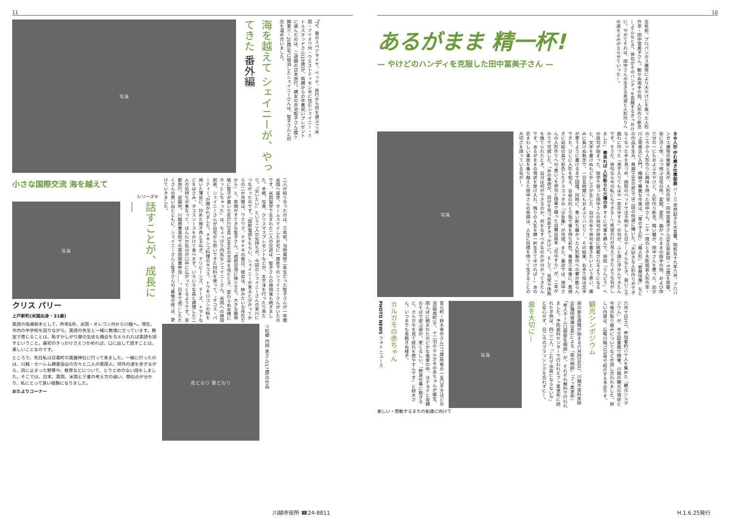11
写真
海を越えて シェイニーが、やってきた 番外編
「TV、車のスペアタイヤ、ベッド、旅行から何を選ぶ?」。米国・アイオワ州・ウエストティモン市に住むシェイニー・ミトルスタッドさん(19歳)が、両親からの卒業祝いプレゼントに選んだのは、二週間の日本旅行。親友の赤池智子さん(霞ケ関東三・20歳)宅に宿泊したシェイニーさんは、智子さんと旧交を温め合いました。
小さな国際交流 海を越えて
シリーズ④
写真
話すことが、成長に—
クリス パリー
上戸新町(米国出身・31歳)
英語の指導助手として、昨年8月、米国・オレゴン州から川越へ。現在、市内の中学校を回りながら、英語の先生と一緒に教壇に立っています。教室で感じることは、恥ずかしがり屋の生徒も機会を与えられれば英語を話すということ。最初のきっかけさえつかめれば、口に出して話すことは、楽しいことなのです。
ところで、先日私は日高町の高麗神社に行って来ました。一緒に行ったのは、川越・セーレム親善協会の方々と二人の英国人。郊外の道を歩きながら、目に止まった野草や、教育などについて、とりとめのない話をしました。そこでは、日本、英国、米国と三者の考え方の違い、類似点が分かり、私にとって良い経験になりました。
おたよりコーナー
二人が知り合ったのは、三年前。当時高校二年生だった智子さんが一年間米国へ留学、ホームステイしたお宅に一歳年下のシェイニーさんがいたのです。米国留学で生まれた二人の交遊は、智子さんの帰国後も続きました。手紙、写真、クリスマスプレゼントなどが、太平洋を行ったり来たり。「会いたい」という二人の気持ちが、今回のシェイニーさんの来川につながったのです。「国際電話をもらい、シェイニーが来ると分かってからの二か月間は、ワクワク、ドキドキの毎日。彼女は、妹みたいな存在だから」と、笑顔がすてきな智子さん。「成田空港に降り立ち、大きな画用紙に智子が書いたWELCOME SHANIの文字を見たとき、変わらぬ友情にホッとしちゃった」は、ちょっぴり内気なシェイニーさん。米国への帰国前夜、シェイニーさんが自宅から担いできた材料を使って、"タコス・パーティー"が開かれました。メキシコ料理のタコス。トウモロコシの粉を焼いた薄皮に、炒めた挽き肉と玉ねぎ、チリビーンズ、チーズ、トマトなどをはさみ、タコスソースをかけて食べます。いろいろな具と調理した二人の気持ちが重なって、ほんわか気分が口中に広がってくるようです。京都旅行、遊園地、川越商業高校での英語授業参加……。日本で過ごしたたくさんの思い出とともに、シェイニーさんと智子さんの"最後の夜"は、更けていきました。
表どおり 裏どおり
◁松郷 内田 恵さん(17歳)の作品
川越市役所 ☎24-8811
10
あるがまま 精一杯!
— やけどのハンディを克服した田中冨美子さん —
五年前、プロパンガス爆発により大やけどを負った人形作家・田中冨美子さん。動かぬ両手の指、人形作り断念—。そんなとき、俳句がそのハンディを克服するきっかけに。やがてそれは、田中さんの生きる希望と人形作りへの道をよみがえらせていった—。
写真
まゆ人形 佇む寒き仕事部屋 バーン! 突然起きた大音響。昭和五十九年六月、プロパンガス爆発の衝撃と炎が、人形作家・田中冨美子さん(安比奈新田・63歳)を直撃。宙に浮く体、ぶっ飛ぶ自宅台所。変貌、変形、曲がったままの両手の指、および体三分の一にもおよぶ大やけど。人形作り断念。暗い闇が、田中さんを覆った。幼少のころから人形作りに興味を持った田中さん。二十一歳のとき木彫紙装人形作家・川上南甫氏に入門。繊細で華麗な作風は、「草の子人形」「繭人形」「歌舞伎像」などの作品を生み、県展(工芸の部)では二回の特選に輝いた。「大好きな人形作りができなくなった手を見つめ、病院のベッドで泣き明かした日々—。そんなとき、若いころ戯れに作った『弟子入りてもはや一年花ゆすら』の句が、ふと頭に浮かんできたんです。そうだ、俳句なら今の私にもできる—!、希望の灯が見えてきたような気がしました」 春来れば 人形彫らむ火傷の手 すぐに代筆を頼んで、俳誌「りんどう」への投句が始まった。独学で習った田中さんの俳句が俳誌に掲載されるようになると、文字を書けぬもどかしさが生じた。自分の手で俳句を書きたいという思い、痛みに負けぬ執念で、一日五時間にもおよぶリハビリ—。その結果、右手三指は文字が思うように書けるまで回復。同時に、思い断ち難かった人形製作への夢が膨らんできた。ひじに人形を抱え、自由の利く三指で筆を持ち彩色。事故三年後に、素焼きに岩絵の具で彩色したテラコッタの「少女像」が完成。また、最近では、田中さんの人形作りへの"思い"を俳句と随筆で綴った自費出版本「花ゆすら」が、二年がかりで完成した。「あの事故が、自分を見つめ直すきっかけに。そして、見栄や体裁を捨てられたとき、自分は何ができるのか、何をなすべきなのかが分かってきたんです。あるがままの現状を受け入れ、残りの人生を精一杯生きてゆければ—」あの忌まわしい事故を乗り越えた田中さんの笑顔は、人生に目標を持って生きることの大切さを語っている気が—。
PHOTO NEWS フォト ニュース
カルガモの赤ちゃん
宮元町・鈴木幸作さん(77歳)所有の一五〇平方ほどの池(御成町)で、十二羽のカルガモの赤ちゃんが誕生。田んぼに囲まれたのどかな風景の中、ヨチヨチと母親のそばで遊ぶ姿が、愛くるしい。「野良仕事に飽きると、カルガモを見て疲れを癒やすんです」と鈴木さん。いつまでも見飽きぬ様子。
写真
歯を大切に—
歯の衛生週間が始まる六月四日(日)、川越市歯科医師会(篠田俊雄会長)による「歯の相談」「フッ素塗布」「老人ホーム口腔衛生相談」が、それぞれ無料で行われました。予防歯科センターで行われたフッ素塗布に訪れた子供は、四二二人。「これで虫歯にならないや」と安心せず、日ごろのブラッシングを忘れずに—。
観光シンポジウム
六月十日(土)、参加者約八十人を集めた「観光シンポジウム」が、市立図書館で開催。川越の観光の現状と今後の取り組みについてなどが話し合われました。詳しい内容は、広報川越7/25号で紹介する予定です。
美しい・感動するまちの創造に向けて
H.1.6.25発行